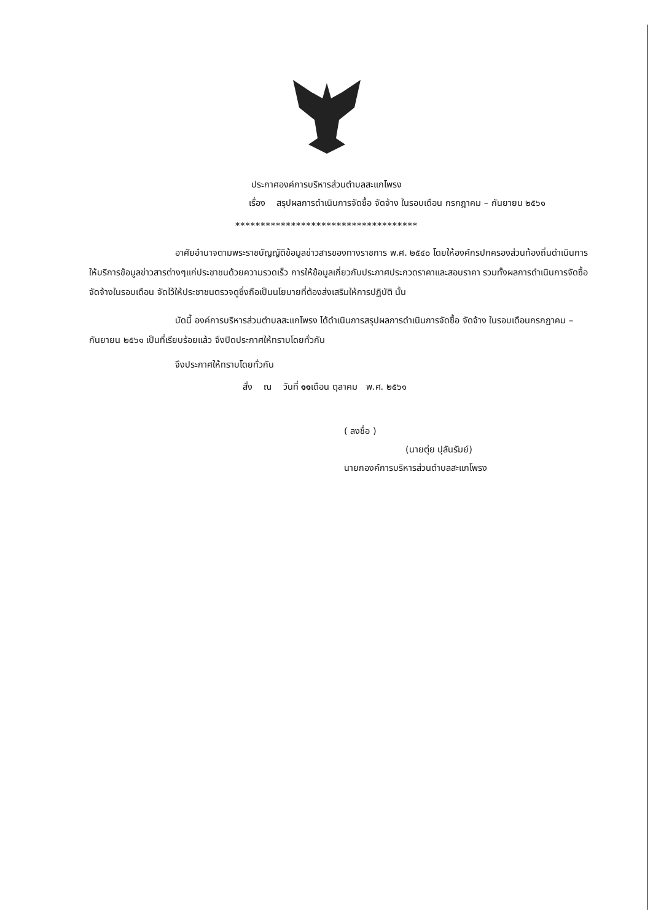ประกาศองค์การบริหารส่วนตำบลสะแกโพรง
เรื่อง สรุปผลการดำเนินการจัดซื้อ จัดจ้าง ในรอบเดือน กรกฎาคม – กันยายน ๒๕๖๑
************************************
อาศัยอำนาจตามพระราชบัญญัติข้อมูลข่าวสารของทางราชการ พ.ศ. ๒๕๔๐ โดยให้องค์กรปกครองส่วนท้องถิ่นดำเนินการให้บริการข้อมูลข่าวสารต่างๆแก่ประชาชนด้วยความรวดเร็ว การให้ข้อมูลเกี่ยวกับประกาศประกวดราคาและสอบราคา รวมทั้งผลการดำเนินการจัดซื้อ จัดจ้างในรอบเดือน จัดไว้ให้ประชาชนตรวจดูซึ่งถือเป็นนโยบายที่ต้องส่งเสริมให้การปฏิบัติ นั้น
บัดนี้ องค์การบริหารส่วนตำบลสะแกโพรง ได้ดำเนินการสรุปผลการดำเนินการจัดซื้อ จัดจ้าง ในรอบเดือนกรกฎาคม – กันยายน ๒๕๖๑ เป็นที่เรียบร้อยแล้ว จึงปิดประกาศให้ทราบโดยทั่วกัน
จึงประกาศให้ทราบโดยทั่วกัน
สั่ง ณ วันที่ ๑๑เดือน ตุลาคม พ.ศ. ๒๕๖๑
( ลงชื่อ )
(นายตุ่ย ปุลันรัมย์)
นายกองค์การบริหารส่วนตำบลสะแกโพรง